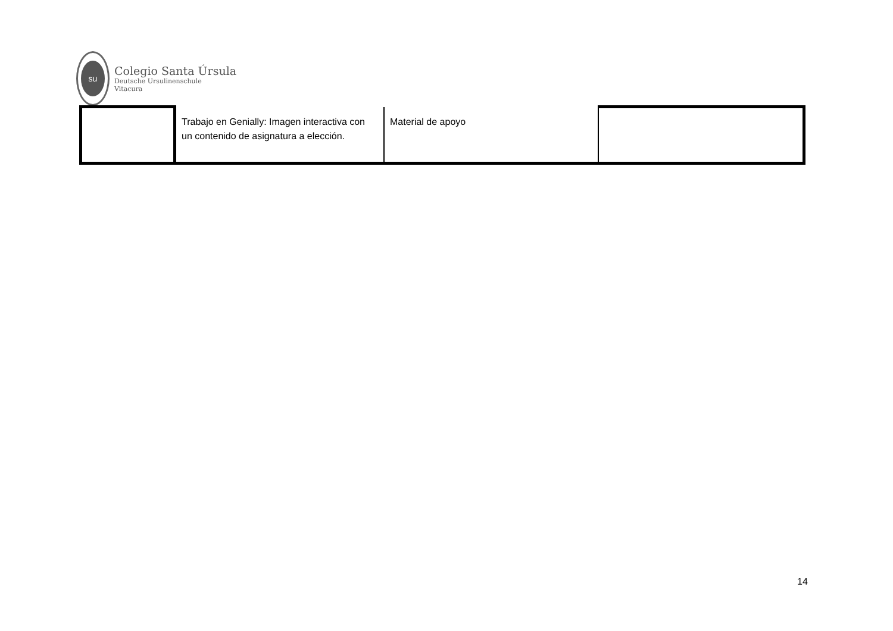su
Colegio Santa Úrsula
Deutsche Ursulinenschule
Vitacura
| | Trabajo en Genially: Imagen interactiva con un contenido de asignatura a elección. | Material de apoyo | |
14